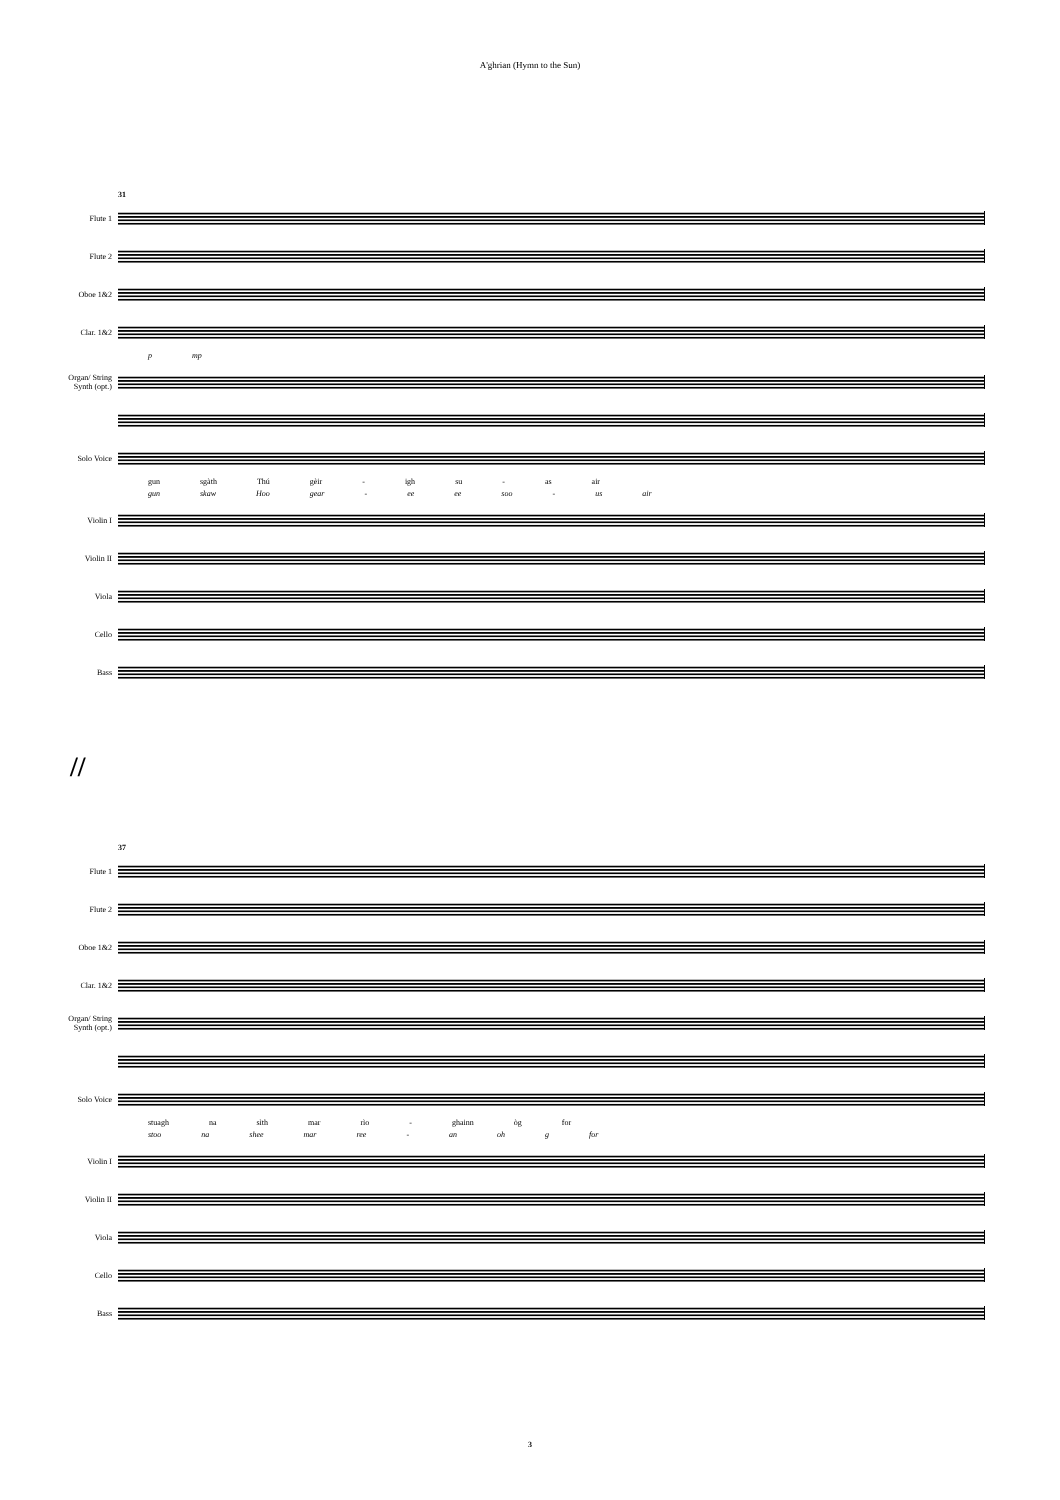A'ghrian (Hymn to the Sun)
31
Flute 1
Flute 2
Oboe 1&2
Clar. 1&2
p mp
Organ/ String Synth (opt.)
Solo Voice
gun sgàth Thú gèir - igh su - as air
gun skaw Hoo gear - ee ee soo - us air
Violin I
Violin II
Viola
Cello
Bass
//
37
Flute 1
Flute 2
Oboe 1&2
Clar. 1&2
Organ/ String Synth (opt.)
Solo Voice
stuagh na sìth mar rìo - ghainn òg for
stoo na shee mar ree - an oh g for
Violin I
Violin II
Viola
Cello
Bass
3